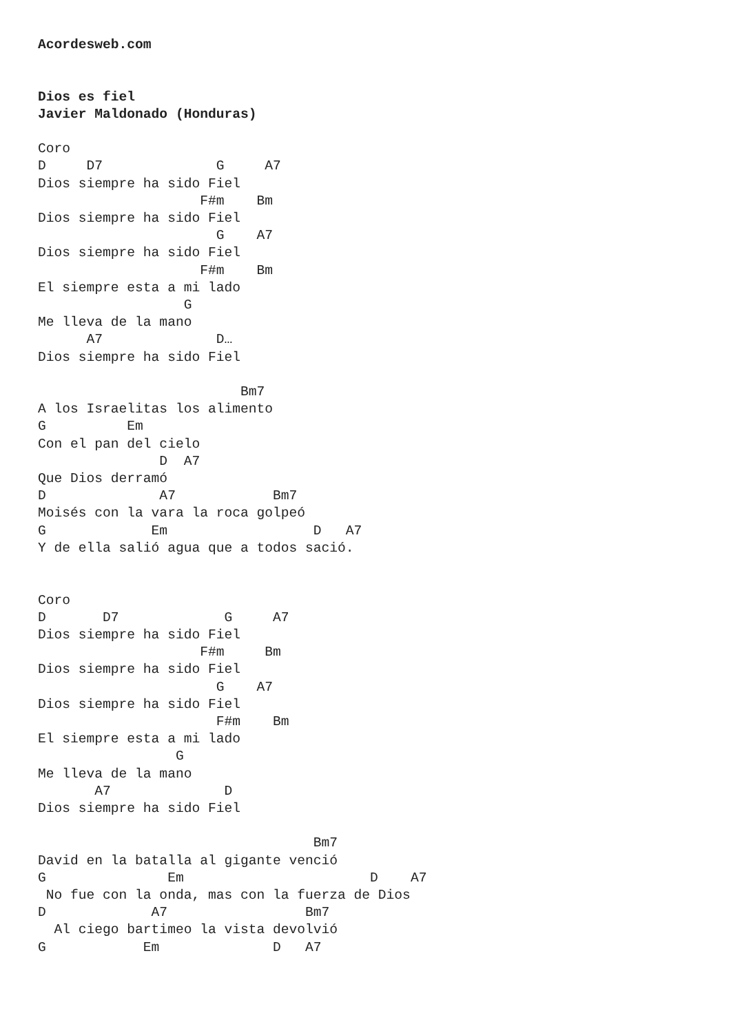Acordesweb.com


Dios es fiel
Javier Maldonado (Honduras)

Coro
D     D7              G     A7
Dios siempre ha sido Fiel
                    F#m    Bm
Dios siempre ha sido Fiel
                      G    A7
Dios siempre ha sido Fiel
                    F#m    Bm
El siempre esta a mi lado
                  G
Me lleva de la mano
      A7              D…
Dios siempre ha sido Fiel

                         Bm7
A los Israelitas los alimento
G          Em
Con el pan del cielo
               D  A7
Que Dios derramó
D              A7            Bm7
Moisés con la vara la roca golpeó
G             Em                  D   A7
Y de ella salió agua que a todos sació.


Coro
D       D7             G     A7
Dios siempre ha sido Fiel
                    F#m     Bm
Dios siempre ha sido Fiel
                      G    A7
Dios siempre ha sido Fiel
                      F#m    Bm
El siempre esta a mi lado
                 G
Me lleva de la mano
       A7              D
Dios siempre ha sido Fiel

                                  Bm7
David en la batalla al gigante venció
G               Em                       D    A7
 No fue con la onda, mas con la fuerza de Dios
D             A7                 Bm7
  Al ciego bartimeo la vista devolvió
G            Em              D   A7